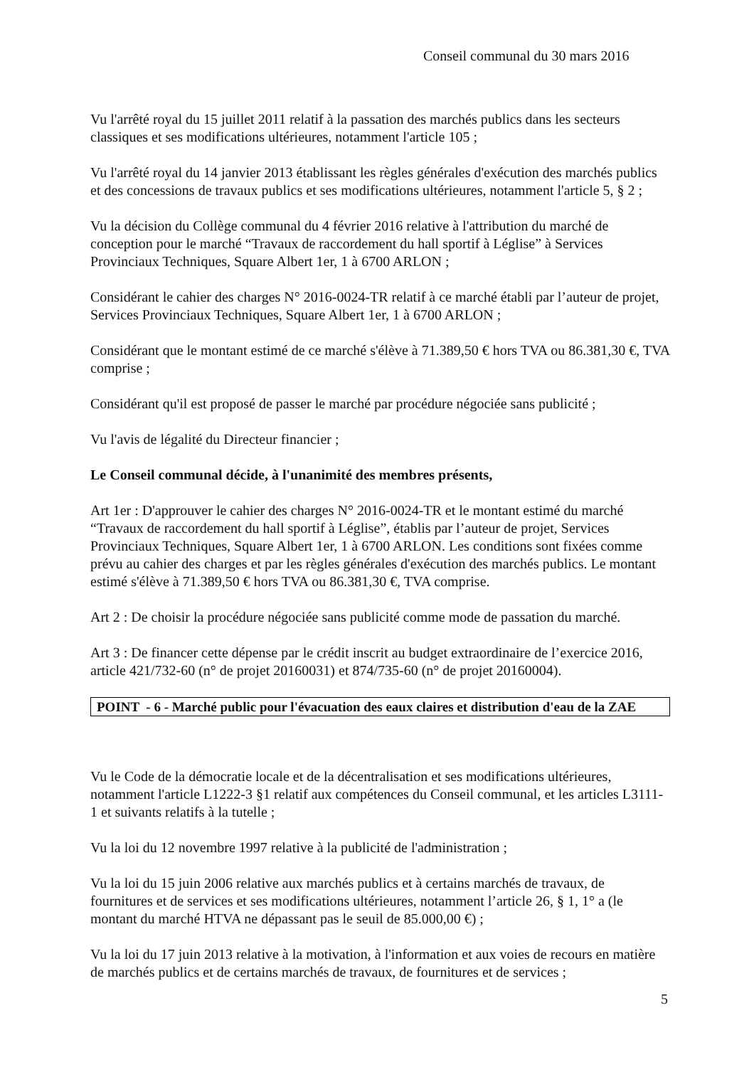Conseil communal du 30 mars 2016
Vu l'arrêté royal du 15 juillet 2011 relatif à la passation des marchés publics dans les secteurs classiques et ses modifications ultérieures, notamment l'article 105 ;
Vu l'arrêté royal du 14 janvier 2013 établissant les règles générales d'exécution des marchés publics et des concessions de travaux publics et ses modifications ultérieures, notamment l'article 5, § 2 ;
Vu la décision du Collège communal du 4 février 2016 relative à l'attribution du marché de conception pour le marché “Travaux de raccordement du hall sportif à Léglise” à Services Provinciaux Techniques, Square Albert 1er, 1 à 6700 ARLON ;
Considérant le cahier des charges N° 2016-0024-TR relatif à ce marché établi par l’auteur de projet, Services Provinciaux Techniques, Square Albert 1er, 1 à 6700 ARLON ;
Considérant que le montant estimé de ce marché s'élève à 71.389,50 € hors TVA ou 86.381,30 €, TVA comprise ;
Considérant qu'il est proposé de passer le marché par procédure négociée sans publicité ;
Vu l'avis de légalité du Directeur financier ;
Le Conseil communal décide, à l'unanimité des membres présents,
Art 1er : D'approuver le cahier des charges N° 2016-0024-TR et le montant estimé du marché “Travaux de raccordement du hall sportif à Léglise”, établis par l’auteur de projet, Services Provinciaux Techniques, Square Albert 1er, 1 à 6700 ARLON. Les conditions sont fixées comme prévu au cahier des charges et par les règles générales d'exécution des marchés publics. Le montant estimé s'élève à 71.389,50 € hors TVA ou 86.381,30 €, TVA comprise.
Art 2 : De choisir la procédure négociée sans publicité comme mode de passation du marché.
Art 3 : De financer cette dépense par le crédit inscrit au budget extraordinaire de l’exercice 2016, article 421/732-60 (n° de projet 20160031) et 874/735-60 (n° de projet 20160004).
POINT - 6 - Marché public pour l'évacuation des eaux claires et distribution d'eau de la ZAE
Vu le Code de la démocratie locale et de la décentralisation et ses modifications ultérieures, notamment l'article L1222-3 §1 relatif aux compétences du Conseil communal, et les articles L3111-1 et suivants relatifs à la tutelle ;
Vu la loi du 12 novembre 1997 relative à la publicité de l'administration ;
Vu la loi du 15 juin 2006 relative aux marchés publics et à certains marchés de travaux, de fournitures et de services et ses modifications ultérieures, notamment l’article 26, § 1, 1° a (le montant du marché HTVA ne dépassant pas le seuil de 85.000,00 €) ;
Vu la loi du 17 juin 2013 relative à la motivation, à l'information et aux voies de recours en matière de marchés publics et de certains marchés de travaux, de fournitures et de services ;
5